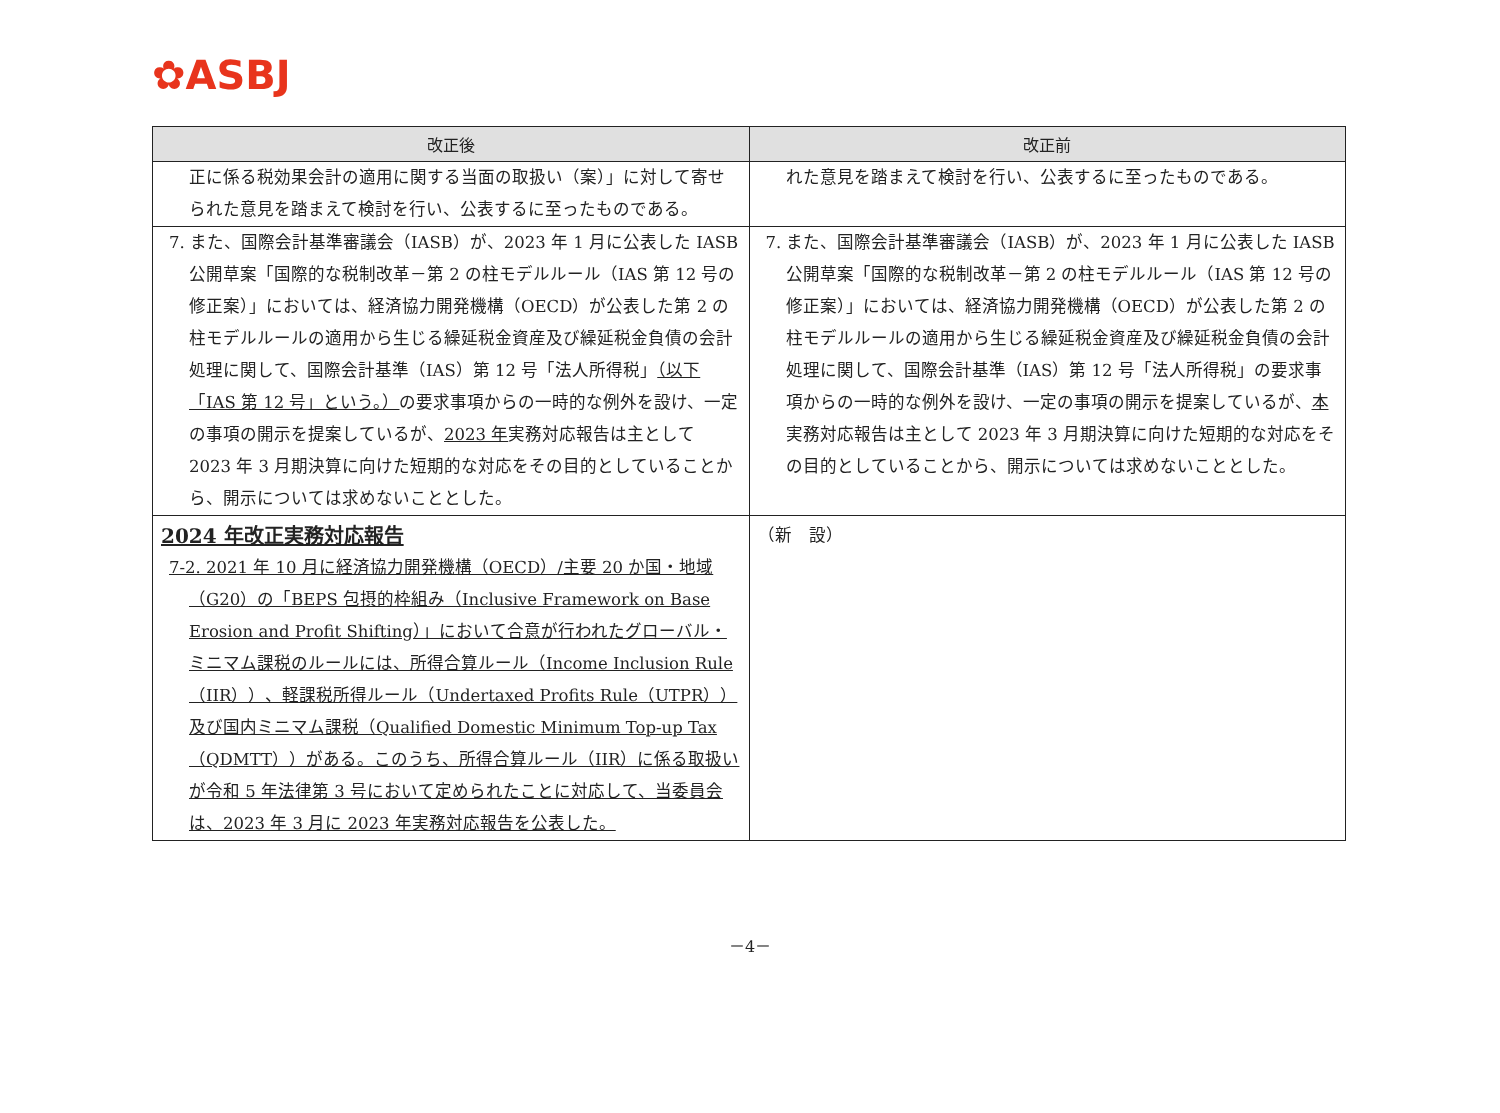✿ASBJ
| 改正後 | 改正前 |
| --- | --- |
| 正に係る税効果会計の適用に関する当面の取扱い（案）」に対して寄せられた意見を踏まえて検討を行い、公表するに至ったものである。 | れた意見を踏まえて検討を行い、公表するに至ったものである。 |
| 7. また、国際会計基準審議会（IASB）が、2023 年 1 月に公表した IASB 公開草案「国際的な税制改革－第 2 の柱モデルルール（IAS 第 12 号の修正案）」においては、経済協力開発機構（OECD）が公表した第 2 の柱モデルルールの適用から生じる繰延税金資産及び繰延税金負債の会計処理に関して、国際会計基準（IAS）第 12 号「法人所得税」 （以下「IAS 第 12 号」という。） の要求事項からの一時的な例外を設け、一定の事項の開示を提案しているが、 2023 年 実務対応報告は主として 2023 年 3 月期決算に向けた短期的な対応をその目的としていることから、開示については求めないこととした。 | 7. また、国際会計基準審議会（IASB）が、2023 年 1 月に公表した IASB 公開草案「国際的な税制改革－第 2 の柱モデルルール（IAS 第 12 号の修正案）」においては、経済協力開発機構（OECD）が公表した第 2 の柱モデルルールの適用から生じる繰延税金資産及び繰延税金負債の会計処理に関して、国際会計基準（IAS）第 12 号「法人所得税」の要求事項からの一時的な例外を設け、一定の事項の開示を提案しているが、 本 実務対応報告は主として 2023 年 3 月期決算に向けた短期的な対応をその目的としていることから、開示については求めないこととした。 |
| 2024 年改正実務対応報告 7-2. 2021 年 10 月に経済協力開発機構（OECD）/主要 20 か国・地域（G20）の「BEPS 包摂的枠組み（Inclusive Framework on Base Erosion and Profit Shifting）」において合意が行われたグローバル・ミニマム課税のルールには、所得合算ルール（Income Inclusion Rule（IIR））、軽課税所得ルール（Undertaxed Profits Rule（UTPR））及び国内ミニマム課税（Qualified Domestic Minimum Top-up Tax（QDMTT））がある。このうち、所得合算ルール（IIR）に係る取扱いが令和 5 年法律第 3 号において定められたことに対応して、当委員会は、2023 年 3 月に 2023 年実務対応報告を公表した。 | （新 設） |
－4－